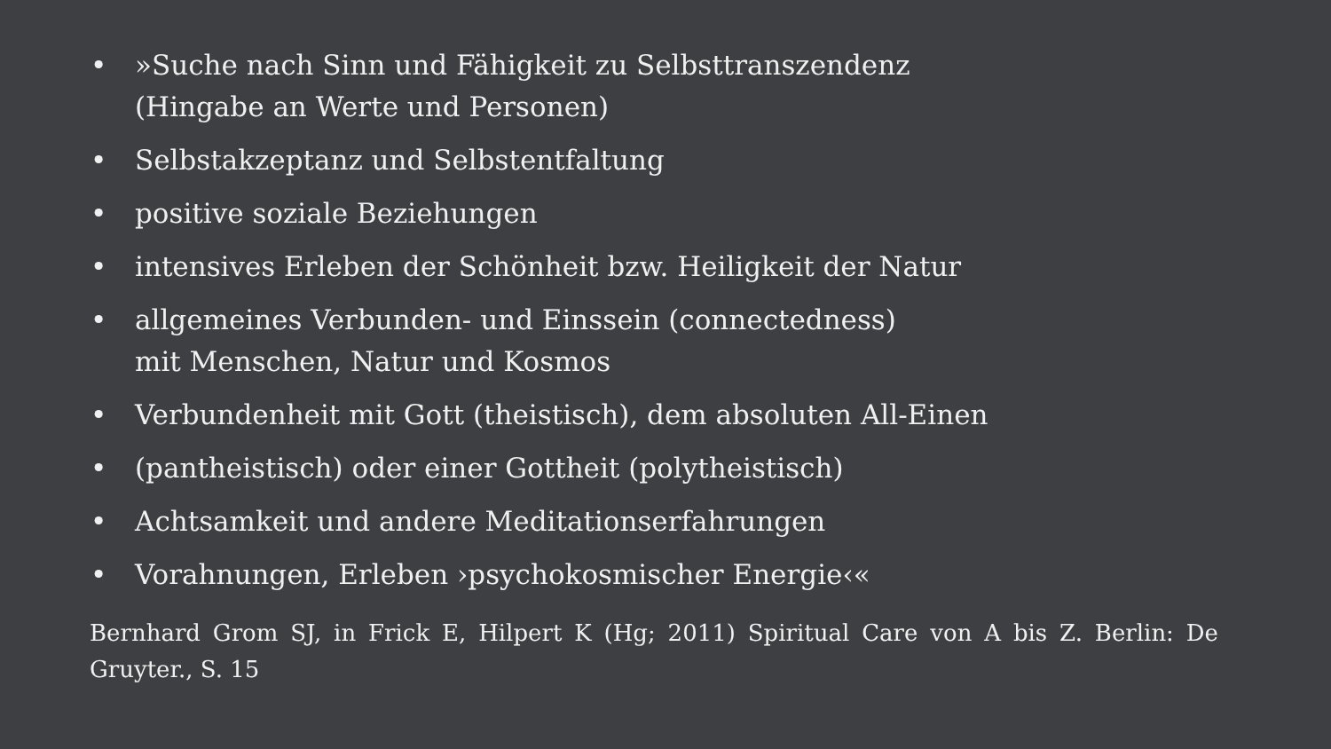• »Suche nach Sinn und Fähigkeit zu Selbsttranszendenz
(Hingabe an Werte und Personen)
• Selbstakzeptanz und Selbstentfaltung
• positive soziale Beziehungen
• intensives Erleben der Schönheit bzw. Heiligkeit der Natur
• allgemeines Verbunden- und Einssein (connectedness)
mit Menschen, Natur und Kosmos
• Verbundenheit mit Gott (theistisch), dem absoluten All-Einen
• (pantheistisch) oder einer Gottheit (polytheistisch)
• Achtsamkeit und andere Meditationserfahrungen
• Vorahnungen, Erleben ›psychokosmischer Energie‹«
Bernhard Grom SJ, in Frick E, Hilpert K (Hg; 2011) Spiritual Care von A bis Z. Berlin: De Gruyter., S. 15